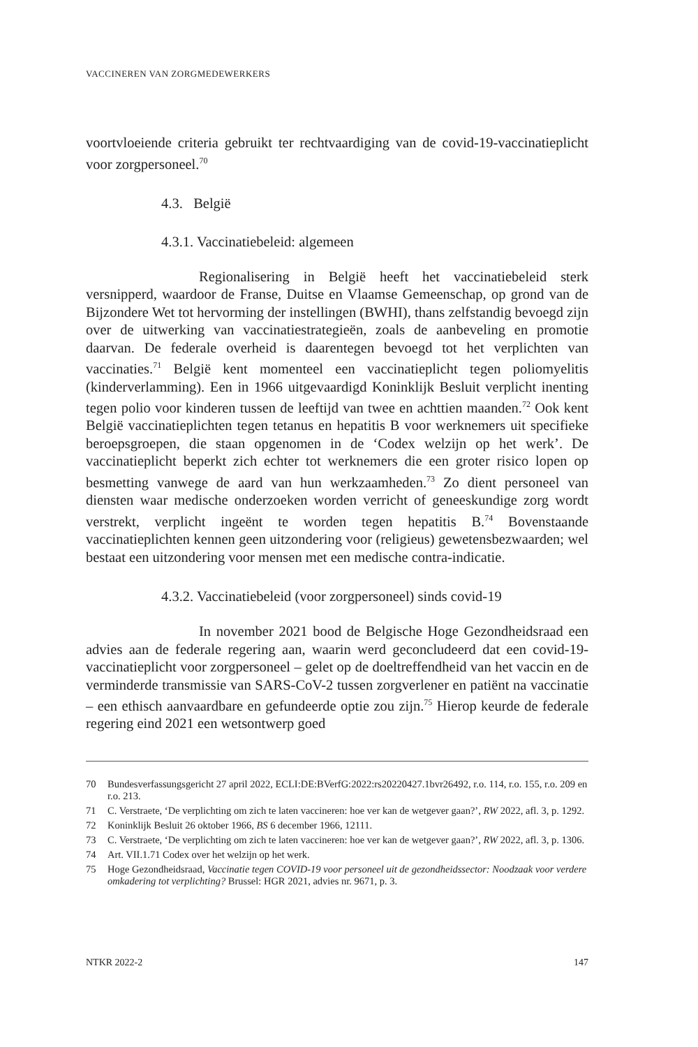VACCINEREN VAN ZORGMEDEWERKERS
voortvloeiende criteria gebruikt ter rechtvaardiging van de covid-19-vaccinatieplicht voor zorgpersoneel.<sup>70</sup>
4.3. België
4.3.1. Vaccinatiebeleid: algemeen
Regionalisering in België heeft het vaccinatiebeleid sterk versnipperd, waardoor de Franse, Duitse en Vlaamse Gemeenschap, op grond van de Bijzondere Wet tot hervorming der instellingen (BWHI), thans zelfstandig bevoegd zijn over de uitwerking van vaccinatiestrategieën, zoals de aanbeveling en promotie daarvan. De federale overheid is daarentegen bevoegd tot het verplichten van vaccinaties.<sup>71</sup> België kent momenteel een vaccinatieplicht tegen poliomyelitis (kinderverlamming). Een in 1966 uitgevaardigd Koninklijk Besluit verplicht inenting tegen polio voor kinderen tussen de leeftijd van twee en achttien maanden.<sup>72</sup> Ook kent België vaccinatieplichten tegen tetanus en hepatitis B voor werknemers uit specifieke beroepsgroepen, die staan opgenomen in de ‘Codex welzijn op het werk’. De vaccinatieplicht beperkt zich echter tot werknemers die een groter risico lopen op besmetting vanwege de aard van hun werkzaamheden.<sup>73</sup> Zo dient personeel van diensten waar medische onderzoeken worden verricht of geneeskundige zorg wordt verstrekt, verplicht ingeënt te worden tegen hepatitis B.<sup>74</sup> Bovenstaande vaccinatieplichten kennen geen uitzondering voor (religieus) gewetensbezwaarden; wel bestaat een uitzondering voor mensen met een medische contra-indicatie.
4.3.2. Vaccinatiebeleid (voor zorgpersoneel) sinds covid-19
In november 2021 bood de Belgische Hoge Gezondheidsraad een advies aan de federale regering aan, waarin werd geconcludeerd dat een covid-19-vaccinatieplicht voor zorgpersoneel – gelet op de doeltreffendheid van het vaccin en de verminderde transmissie van SARS-CoV-2 tussen zorgverlener en patiënt na vaccinatie – een ethisch aanvaardbare en gefundeerde optie zou zijn.<sup>75</sup> Hierop keurde de federale regering eind 2021 een wetsontwerp goed
70 Bundesverfassungsgericht 27 april 2022, ECLI:DE:BVerfG:2022:rs20220427.1bvr26492, r.o. 114, r.o. 155, r.o. 209 en r.o. 213.
71 C. Verstraete, ‘De verplichting om zich te laten vaccineren: hoe ver kan de wetgever gaan?’, RW 2022, afl. 3, p. 1292.
72 Koninklijk Besluit 26 oktober 1966, BS 6 december 1966, 12111.
73 C. Verstraete, ‘De verplichting om zich te laten vaccineren: hoe ver kan de wetgever gaan?’, RW 2022, afl. 3, p. 1306.
74 Art. VII.1.71 Codex over het welzijn op het werk.
75 Hoge Gezondheidsraad, Vaccinatie tegen COVID-19 voor personeel uit de gezondheidssector: Noodzaak voor verdere omkadering tot verplichting? Brussel: HGR 2021, advies nr. 9671, p. 3.
NTKR 2022-2 147